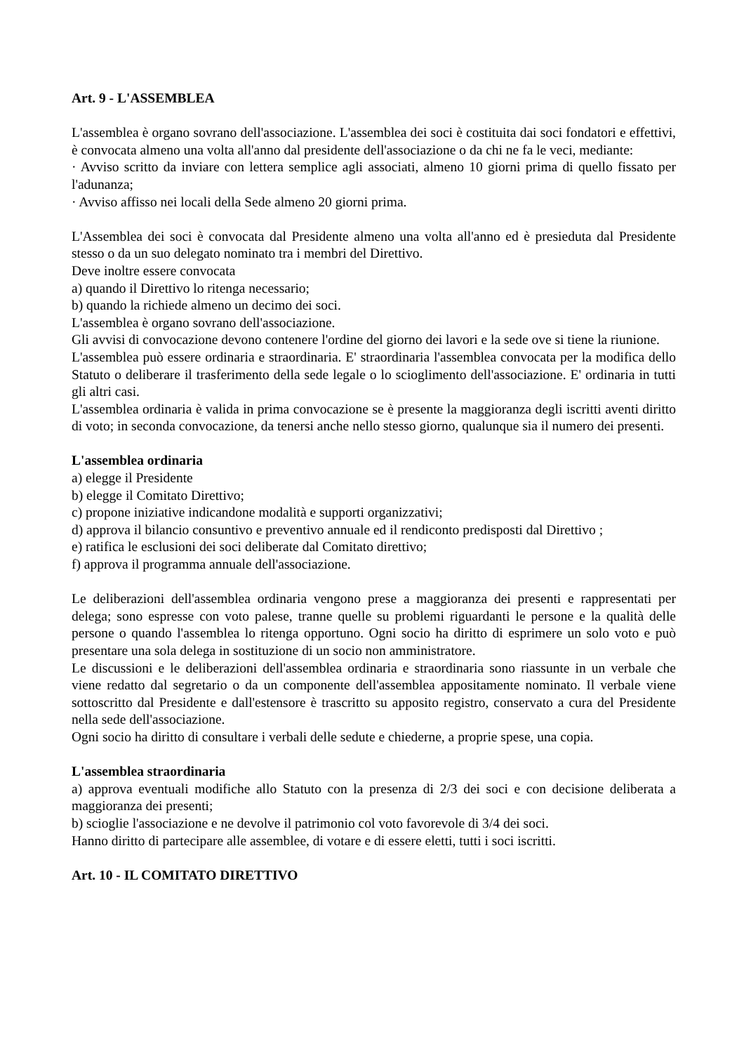Art. 9 - L'ASSEMBLEA
L'assemblea è organo sovrano dell'associazione. L'assemblea dei soci è costituita dai soci fondatori e effettivi, è convocata almeno una volta all'anno dal presidente dell'associazione o da chi ne fa le veci, mediante:
· Avviso scritto da inviare con lettera semplice agli associati, almeno 10 giorni prima di quello fissato per l'adunanza;
· Avviso affisso nei locali della Sede almeno 20 giorni prima.
L'Assemblea dei soci è convocata dal Presidente almeno una volta all'anno ed è presieduta dal Presidente stesso o da un suo delegato nominato tra i membri del Direttivo.
Deve inoltre essere convocata
a) quando il Direttivo lo ritenga necessario;
b) quando la richiede almeno un decimo dei soci.
L'assemblea è organo sovrano dell'associazione.
Gli avvisi di convocazione devono contenere l'ordine del giorno dei lavori e la sede ove si tiene la riunione.
L'assemblea può essere ordinaria e straordinaria. E' straordinaria l'assemblea convocata per la modifica dello Statuto o deliberare il trasferimento della sede legale o lo scioglimento dell'associazione. E' ordinaria in tutti gli altri casi.
L'assemblea ordinaria è valida in prima convocazione se è presente la maggioranza degli iscritti aventi diritto di voto; in seconda convocazione, da tenersi anche nello stesso giorno, qualunque sia il numero dei presenti.
L'assemblea ordinaria
a) elegge il Presidente
b) elegge il Comitato Direttivo;
c) propone iniziative indicandone modalità e supporti organizzativi;
d) approva il bilancio consuntivo e preventivo annuale ed il rendiconto predisposti dal Direttivo ;
e) ratifica le esclusioni dei soci deliberate dal Comitato direttivo;
f) approva il programma annuale dell'associazione.
Le deliberazioni dell'assemblea ordinaria vengono prese a maggioranza dei presenti e rappresentati per delega; sono espresse con voto palese, tranne quelle su problemi riguardanti le persone e la qualità delle persone o quando l'assemblea lo ritenga opportuno. Ogni socio ha diritto di esprimere un solo voto e può presentare una sola delega in sostituzione di un socio non amministratore.
Le discussioni e le deliberazioni dell'assemblea ordinaria e straordinaria sono riassunte in un verbale che viene redatto dal segretario o da un componente dell'assemblea appositamente nominato. Il verbale viene sottoscritto dal Presidente e dall'estensore è trascritto su apposito registro, conservato a cura del Presidente nella sede dell'associazione.
Ogni socio ha diritto di consultare i verbali delle sedute e chiederne, a proprie spese, una copia.
L'assemblea straordinaria
a) approva eventuali modifiche allo Statuto con la presenza di 2/3 dei soci e con decisione deliberata a maggioranza dei presenti;
b) scioglie l'associazione e ne devolve il patrimonio col voto favorevole di 3/4 dei soci.
Hanno diritto di partecipare alle assemblee, di votare e di essere eletti, tutti i soci iscritti.
Art. 10 - IL COMITATO DIRETTIVO